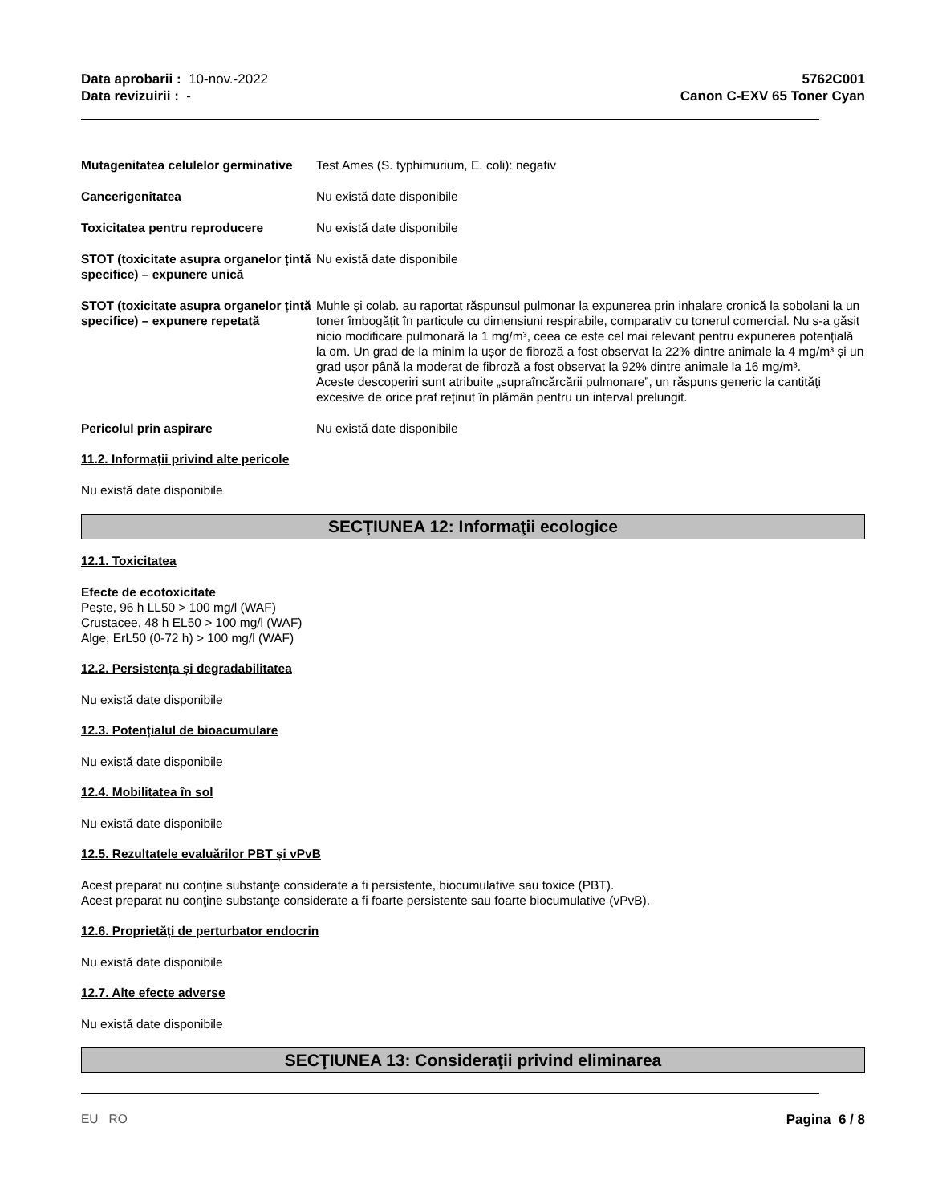Data aprobarii : 10-nov.-2022
Data revizuirii : -
5762C001
Canon C-EXV 65 Toner Cyan
Mutagenitatea celulelor germinative
Test Ames (S. typhimurium, E. coli): negativ
Cancerigenitatea Nu există date disponibile
Toxicitatea pentru reproducere Nu există date disponibile
STOT (toxicitate asupra organelor țintă specifice) – expunere unică
Nu există date disponibile
STOT (toxicitate asupra organelor țintă specifice) – expunere repetată
Muhle și colab. au raportat răspunsul pulmonar la expunerea prin inhalare cronică la șobolani la un toner îmbogățit în particule cu dimensiuni respirabile, comparativ cu tonerul comercial. Nu s-a găsit nicio modificare pulmonară la 1 mg/m³, ceea ce este cel mai relevant pentru expunerea potențială la om. Un grad de la minim la ușor de fibroză a fost observat la 22% dintre animale la 4 mg/m³ și un grad ușor până la moderat de fibroză a fost observat la 92% dintre animale la 16 mg/m³.
Aceste descoperiri sunt atribuite „supraîncărcării pulmonare”, un răspuns generic la cantități excesive de orice praf reținut în plămân pentru un interval prelungit.
Pericolul prin aspirare Nu există date disponibile
11.2. Informații privind alte pericole
Nu există date disponibile
SECŢIUNEA 12: Informaţii ecologice
12.1. Toxicitatea
Efecte de ecotoxicitate
Pește, 96 h LL50 > 100 mg/l (WAF)
Crustacee, 48 h EL50 > 100 mg/l (WAF)
Alge, ErL50 (0-72 h) > 100 mg/l (WAF)
12.2. Persistența și degradabilitatea
Nu există date disponibile
12.3. Potențialul de bioacumulare
Nu există date disponibile
12.4. Mobilitatea în sol
Nu există date disponibile
12.5. Rezultatele evaluărilor PBT și vPvB
Acest preparat nu conţine substanţe considerate a fi persistente, biocumulative sau toxice (PBT).
Acest preparat nu conţine substanţe considerate a fi foarte persistente sau foarte biocumulative (vPvB).
12.6. Proprietăți de perturbator endocrin
Nu există date disponibile
12.7. Alte efecte adverse
Nu există date disponibile
SECŢIUNEA 13: Consideraţii privind eliminarea
EU RO Pagina 6 / 8